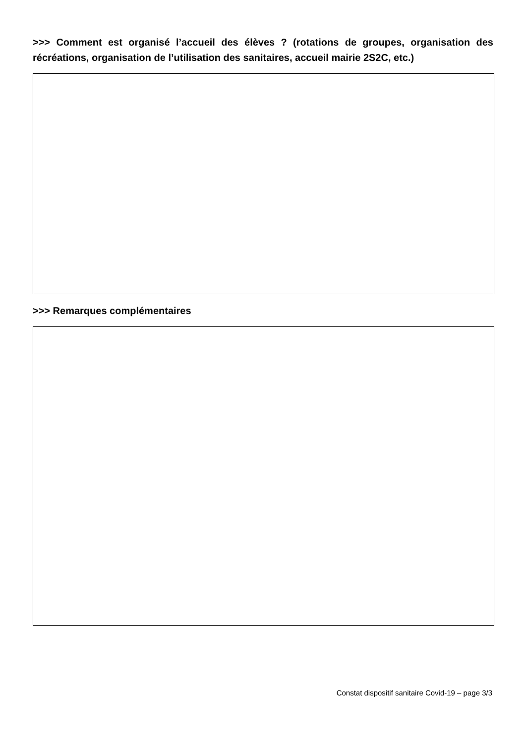>>> Comment est organisé l’accueil des élèves ? (rotations de groupes, organisation des récréations, organisation de l’utilisation des sanitaires, accueil mairie 2S2C, etc.)
>>> Remarques complémentaires
Constat dispositif sanitaire Covid-19 – page 3/3